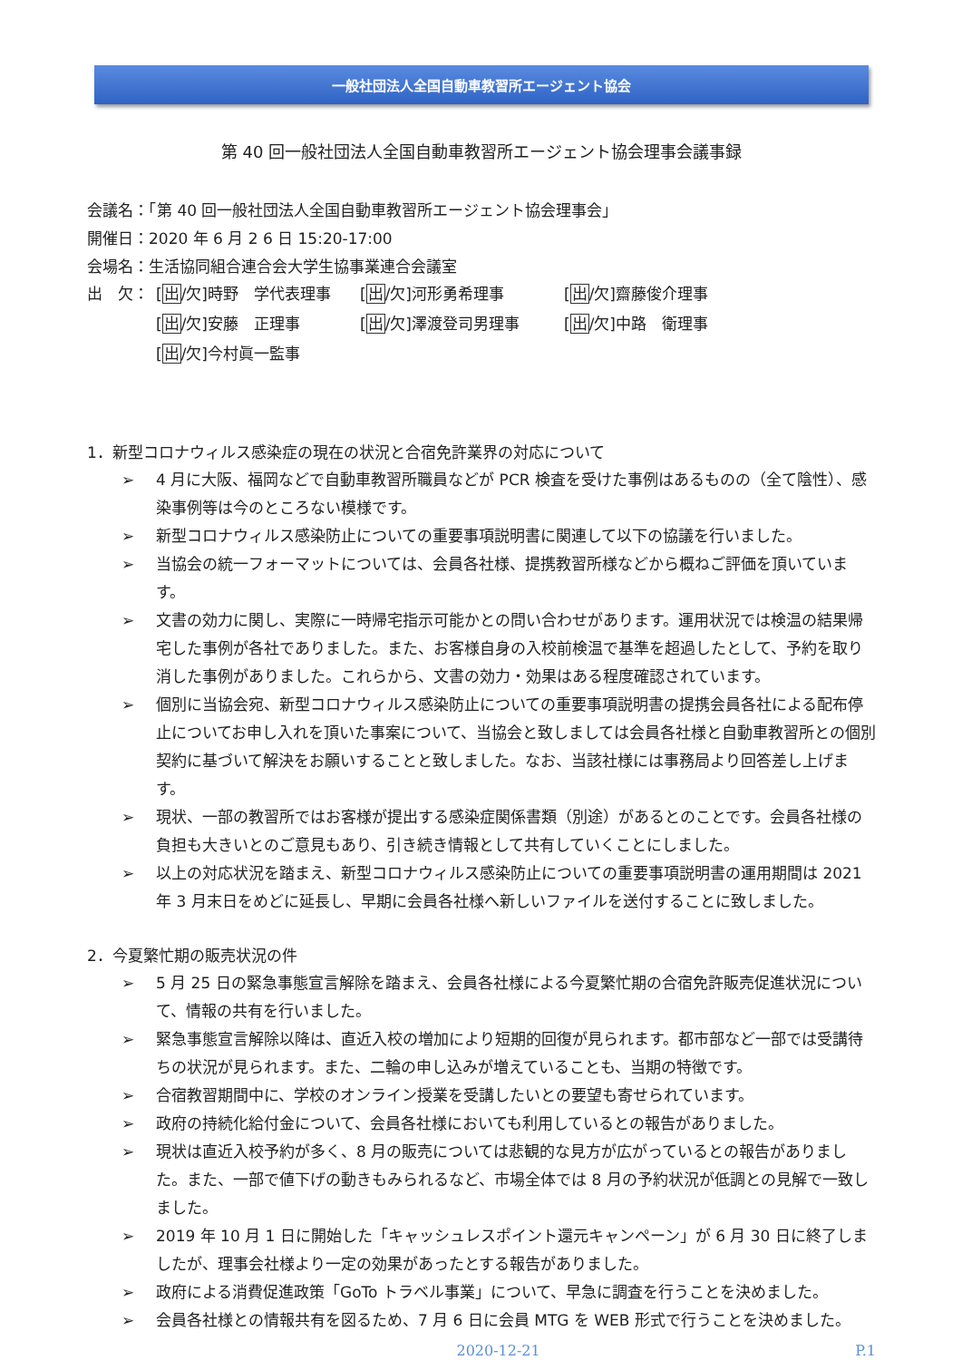一般社団法人全国自動車教習所エージェント協会
第 40 回一般社団法人全国自動車教習所エージェント協会理事会議事録
会議名：「第 40 回一般社団法人全国自動車教習所エージェント協会理事会」
開催日：2020 年 6 月 2 6 日 15:20-17:00
会場名：生活協同組合連合会大学生協事業連合会議室
出　欠：
[出/欠]時野　学代表理事
[出/欠]河形勇希理事
[出/欠]齋藤俊介理事
[出/欠]安藤　正理事
[出/欠]澤渡登司男理事
[出/欠]中路　衛理事
[出/欠]今村眞一監事
1．新型コロナウィルス感染症の現在の状況と合宿免許業界の対応について
➢ 4 月に大阪、福岡などで自動車教習所職員などが PCR 検査を受けた事例はあるものの（全て陰性）、感染事例等は今のところない模様です。
➢ 新型コロナウィルス感染防止についての重要事項説明書に関連して以下の協議を行いました。
➢ 当協会の統一フォーマットについては、会員各社様、提携教習所様などから概ねご評価を頂いています。
➢ 文書の効力に関し、実際に一時帰宅指示可能かとの問い合わせがあります。運用状況では検温の結果帰宅した事例が各社でありました。また、お客様自身の入校前検温で基準を超過したとして、予約を取り消した事例がありました。これらから、文書の効力・効果はある程度確認されています。
➢ 個別に当協会宛、新型コロナウィルス感染防止についての重要事項説明書の提携会員各社による配布停止についてお申し入れを頂いた事案について、当協会と致しましては会員各社様と自動車教習所との個別契約に基づいて解決をお願いすることと致しました。なお、当該社様には事務局より回答差し上げます。
➢ 現状、一部の教習所ではお客様が提出する感染症関係書類（別途）があるとのことです。会員各社様の負担も大きいとのご意見もあり、引き続き情報として共有していくことにしました。
➢ 以上の対応状況を踏まえ、新型コロナウィルス感染防止についての重要事項説明書の運用期間は 2021 年 3 月末日をめどに延長し、早期に会員各社様へ新しいファイルを送付することに致しました。
2．今夏繁忙期の販売状況の件
➢ 5 月 25 日の緊急事態宣言解除を踏まえ、会員各社様による今夏繁忙期の合宿免許販売促進状況について、情報の共有を行いました。
➢ 緊急事態宣言解除以降は、直近入校の増加により短期的回復が見られます。都市部など一部では受講待ちの状況が見られます。また、二輪の申し込みが増えていることも、当期の特徴です。
➢ 合宿教習期間中に、学校のオンライン授業を受講したいとの要望も寄せられています。
➢ 政府の持続化給付金について、会員各社様においても利用しているとの報告がありました。
➢ 現状は直近入校予約が多く、8 月の販売については悲観的な見方が広がっているとの報告がありました。また、一部で値下げの動きもみられるなど、市場全体では 8 月の予約状況が低調との見解で一致しました。
➢ 2019 年 10 月 1 日に開始した「キャッシュレスポイント還元キャンペーン」が 6 月 30 日に終了しましたが、理事会社様より一定の効果があったとする報告がありました。
➢ 政府による消費促進政策「GoTo トラベル事業」について、早急に調査を行うことを決めました。
➢ 会員各社様との情報共有を図るため、7 月 6 日に会員 MTG を WEB 形式で行うことを決めました。
2020-12-21 P.1